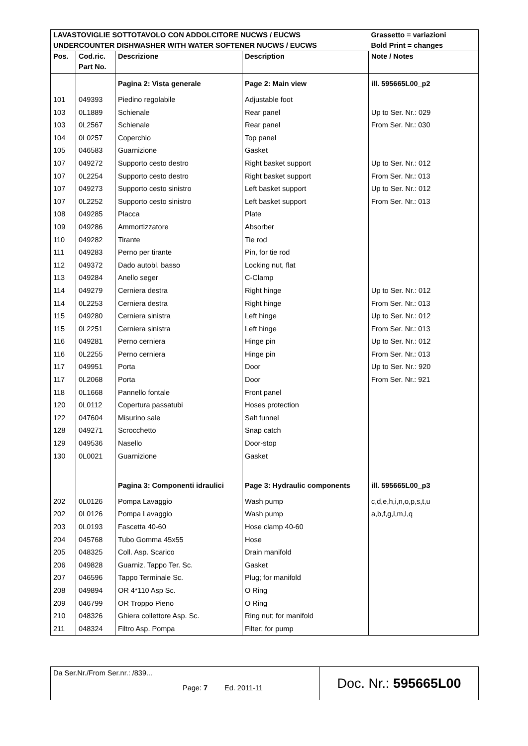| LAVASTOVIGLIE SOTTOTAVOLO CON ADDOLCITORE NUCWS / EUCWS UNDERCOUNTER DISHWASHER WITH WATER SOFTENER NUCWS / EUCWS | | | | Grassetto = variazioni Bold Print = changes |
| Pos. | Cod.ric. Part No. | Descrizione | Description | Note / Notes |
| | | Pagina 2: Vista generale | Page 2: Main view | ill. 595665L00_p2 |
| 101 | 049393 | Piedino regolabile | Adjustable foot | |
| 103 | 0L1889 | Schienale | Rear panel | Up to Ser. Nr.: 029 |
| 103 | 0L2567 | Schienale | Rear panel | From Ser. Nr.: 030 |
| 104 | 0L0257 | Coperchio | Top panel | |
| 105 | 046583 | Guarnizione | Gasket | |
| 107 | 049272 | Supporto cesto destro | Right basket support | Up to Ser. Nr.: 012 |
| 107 | 0L2254 | Supporto cesto destro | Right basket support | From Ser. Nr.: 013 |
| 107 | 049273 | Supporto cesto sinistro | Left basket support | Up to Ser. Nr.: 012 |
| 107 | 0L2252 | Supporto cesto sinistro | Left basket support | From Ser. Nr.: 013 |
| 108 | 049285 | Placca | Plate | |
| 109 | 049286 | Ammortizzatore | Absorber | |
| 110 | 049282 | Tirante | Tie rod | |
| 111 | 049283 | Perno per tirante | Pin, for tie rod | |
| 112 | 049372 | Dado autobl. basso | Locking nut, flat | |
| 113 | 049284 | Anello seger | C-Clamp | |
| 114 | 049279 | Cerniera destra | Right hinge | Up to Ser. Nr.: 012 |
| 114 | 0L2253 | Cerniera destra | Right hinge | From Ser. Nr.: 013 |
| 115 | 049280 | Cerniera sinistra | Left hinge | Up to Ser. Nr.: 012 |
| 115 | 0L2251 | Cerniera sinistra | Left hinge | From Ser. Nr.: 013 |
| 116 | 049281 | Perno cerniera | Hinge pin | Up to Ser. Nr.: 012 |
| 116 | 0L2255 | Perno cerniera | Hinge pin | From Ser. Nr.: 013 |
| 117 | 049951 | Porta | Door | Up to Ser. Nr.: 920 |
| 117 | 0L2068 | Porta | Door | From Ser. Nr.: 921 |
| 118 | 0L1668 | Pannello fontale | Front panel | |
| 120 | 0L0112 | Copertura passatubi | Hoses protection | |
| 122 | 047604 | Misurino sale | Salt funnel | |
| 128 | 049271 | Scrocchetto | Snap catch | |
| 129 | 049536 | Nasello | Door-stop | |
| 130 | 0L0021 | Guarnizione | Gasket | |
| | | Pagina 3: Componenti idraulici | Page 3: Hydraulic components | ill. 595665L00_p3 |
| 202 | 0L0126 | Pompa Lavaggio | Wash pump | c,d,e,h,i,n,o,p,s,t,u |
| 202 | 0L0126 | Pompa Lavaggio | Wash pump | a,b,f,g,l,m,l,q |
| 203 | 0L0193 | Fascetta 40-60 | Hose clamp 40-60 | |
| 204 | 045768 | Tubo Gomma 45x55 | Hose | |
| 205 | 048325 | Coll. Asp. Scarico | Drain manifold | |
| 206 | 049828 | Guarniz. Tappo Ter. Sc. | Gasket | |
| 207 | 046596 | Tappo Terminale Sc. | Plug; for manifold | |
| 208 | 049894 | OR 4*110 Asp Sc. | O Ring | |
| 209 | 046799 | OR Troppo Pieno | O Ring | |
| 210 | 048326 | Ghiera collettore Asp. Sc. | Ring nut; for manifold | |
| 211 | 048324 | Filtro Asp. Pompa | Filter; for pump | |
| Da Ser.Nr./From Ser.nr.: /839... Page: 7 Ed. 2011-11 | Doc. Nr.: 595665L00 |